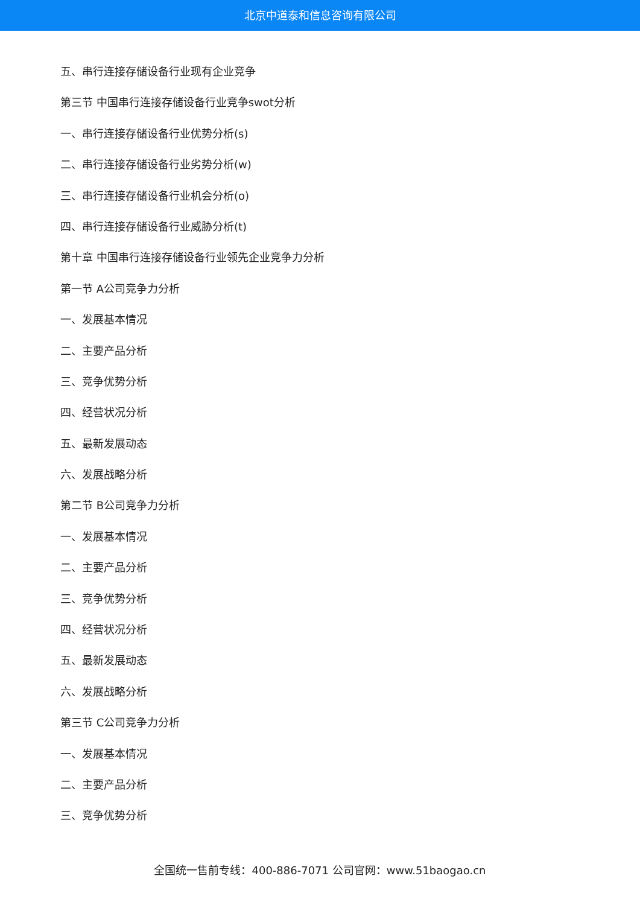北京中道泰和信息咨询有限公司
五、串行连接存储设备行业现有企业竞争
第三节 中国串行连接存储设备行业竞争swot分析
一、串行连接存储设备行业优势分析(s)
二、串行连接存储设备行业劣势分析(w)
三、串行连接存储设备行业机会分析(o)
四、串行连接存储设备行业威胁分析(t)
第十章 中国串行连接存储设备行业领先企业竞争力分析
第一节 A公司竞争力分析
一、发展基本情况
二、主要产品分析
三、竞争优势分析
四、经营状况分析
五、最新发展动态
六、发展战略分析
第二节 B公司竞争力分析
一、发展基本情况
二、主要产品分析
三、竞争优势分析
四、经营状况分析
五、最新发展动态
六、发展战略分析
第三节 C公司竞争力分析
一、发展基本情况
二、主要产品分析
三、竞争优势分析
全国统一售前专线：400-886-7071 公司官网：www.51baogao.cn